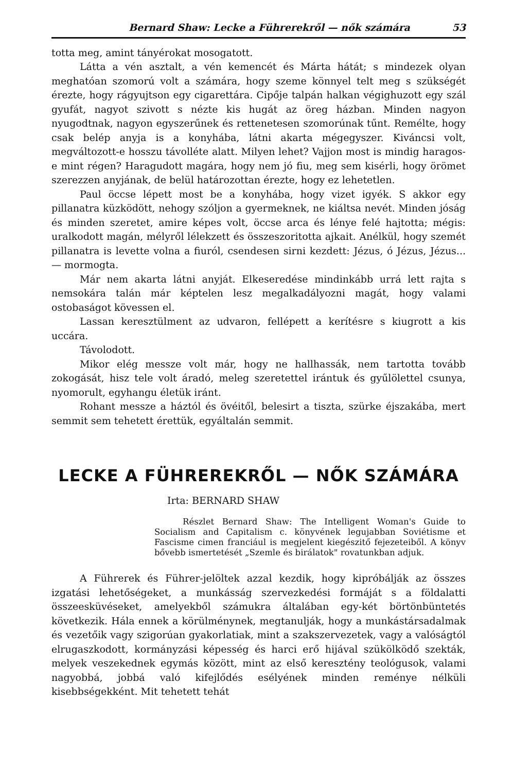Bernard Shaw: Lecke a Führerekről — nők számára 53
totta meg, amint tányérokat mosogatott.
Látta a vén asztalt, a vén kemencét és Márta hátát; s mindezek olyan meghatóan szomorú volt a számára, hogy szeme könnyel telt meg s szükségét érezte, hogy rágyujtson egy cigarettára. Cipője talpán halkan végighuzott egy szál gyufát, nagyot szivott s nézte kis hugát az öreg házban. Minden nagyon nyugodtnak, nagyon egyszerűnek és rettenetesen szomorúnak tűnt. Remélte, hogy csak belép anyja is a konyhába, látni akarta mégegyszer. Kiváncsi volt, megváltozott-e hosszu távolléte alatt. Milyen lehet? Vajjon most is mindig haragos-e mint régen? Haragudott magára, hogy nem jó fiu, meg sem kisérli, hogy örömet szerezzen anyjának, de belül határozottan érezte, hogy ez lehetetlen.
Paul öccse lépett most be a konyhába, hogy vizet igyék. S akkor egy pillanatra küzködött, nehogy szóljon a gyermeknek, ne kiáltsa nevét. Minden jóság és minden szeretet, amire képes volt, öccse arca és lénye felé hajtotta; mégis: uralkodott magán, mélyről lélekzett és összeszoritotta ajkait. Anélkül, hogy szemét pillanatra is levette volna a fiuról, csendesen sirni kezdett: Jézus, ó Jézus, Jézus... — mormogta.
Már nem akarta látni anyját. Elkeseredése mindinkább urrá lett rajta s nemsokára talán már képtelen lesz megalkadályozni magát, hogy valami ostobaságot kövessen el.
Lassan keresztülment az udvaron, fellépett a kerítésre s kiugrott a kis uccára.
Távolodott.
Mikor elég messze volt már, hogy ne hallhassák, nem tartotta tovább zokogását, hisz tele volt áradó, meleg szeretettel irántuk és gyűlölettel csunya, nyomorult, egyhangu életük iránt.
Rohant messze a háztól és övéitől, belesirt a tiszta, szürke éjszakába, mert semmit sem tehetett érettük, egyáltalán semmit.
LECKE A FÜHREREKRŐL — NŐK SZÁMÁRA
Irta: BERNARD SHAW
Részlet Bernard Shaw: The Intelligent Woman's Guide to Socialism and Capitalism c. könyvének legujabban Soviétisme et Fascisme cimen franciául is megjelent kiegészitő fejezeteiből. A könyv bővebb ismertetését „Szemle és birálatok" rovatunkban adjuk.
A Führerek és Führer-jelöltek azzal kezdik, hogy kipróbálják az összes izgatási lehetőségeket, a munkásság szervezkedési formáját s a földalatti összeesküvéseket, amelyekből számukra általában egy-két börtönbüntetés következik. Hála ennek a körülménynek, megtanulják, hogy a munkástársadalmak és vezetőik vagy szigorúan gyakorlatiak, mint a szakszervezetek, vagy a valóságtól elrugaszkodott, kormányzási képesség és harci erő hijával szükölködő szekták, melyek veszekednek egymás között, mint az első keresztény teológusok, valami nagyobbá, jobbá való kifejlődés esélyének minden reménye nélküli kisebbségekként. Mit tehetett tehát